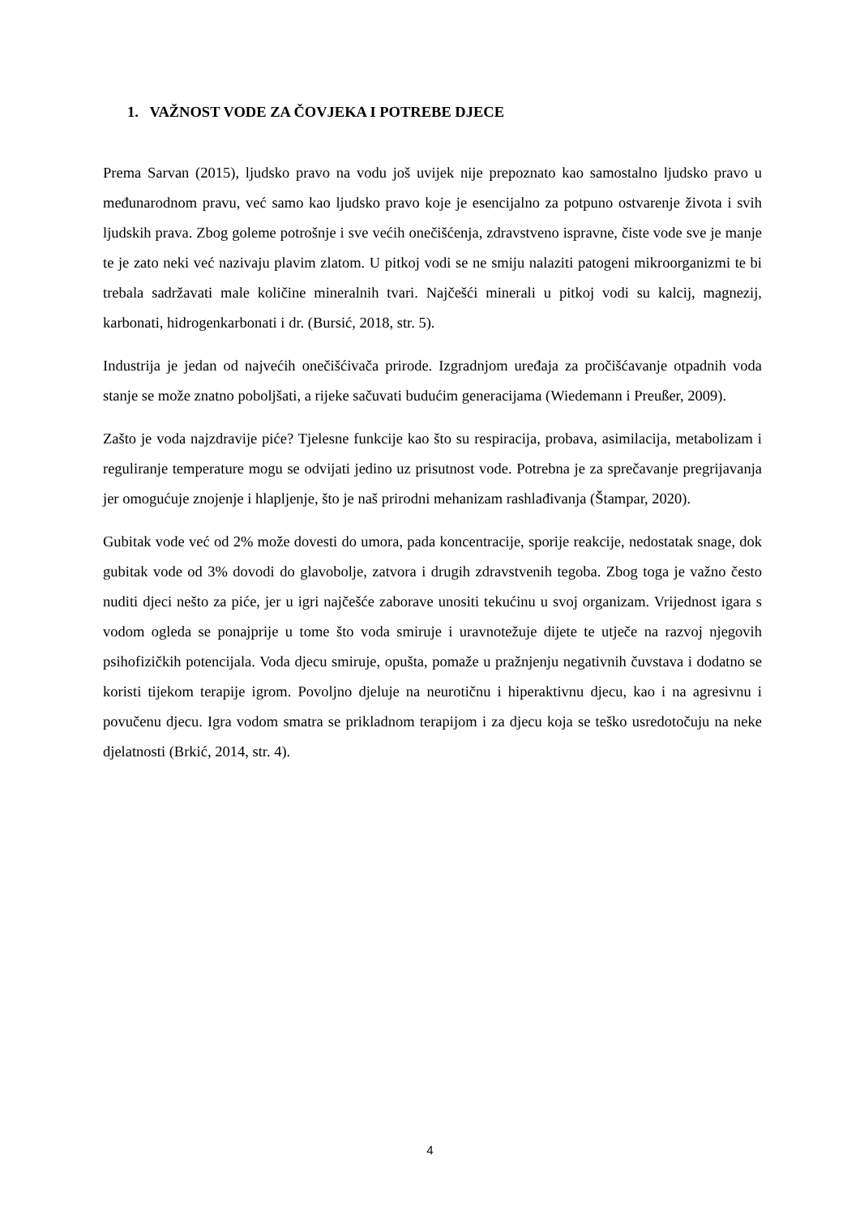1. VAŽNOST VODE ZA ČOVJEKA I POTREBE DJECE
Prema Sarvan (2015), ljudsko pravo na vodu još uvijek nije prepoznato kao samostalno ljudsko pravo u međunarodnom pravu, već samo kao ljudsko pravo koje je esencijalno za potpuno ostvarenje života i svih ljudskih prava. Zbog goleme potrošnje i sve većih onečišćenja, zdravstveno ispravne, čiste vode sve je manje te je zato neki već nazivaju plavim zlatom. U pitkoj vodi se ne smiju nalaziti patogeni mikroorganizmi te bi trebala sadržavati male količine mineralnih tvari. Najčešći minerali u pitkoj vodi su kalcij, magnezij, karbonati, hidrogenkarbonati i dr. (Bursić, 2018, str. 5).
Industrija je jedan od najvećih onečišćivača prirode. Izgradnjom uređaja za pročišćavanje otpadnih voda stanje se može znatno poboljšati, a rijeke sačuvati budućim generacijama (Wiedemann i Preußer, 2009).
Zašto je voda najzdravije piće? Tjelesne funkcije kao što su respiracija, probava, asimilacija, metabolizam i reguliranje temperature mogu se odvijati jedino uz prisutnost vode. Potrebna je za sprečavanje pregrijavanja jer omogućuje znojenje i hlapljenje, što je naš prirodni mehanizam rashlađivanja (Štampar, 2020).
Gubitak vode već od 2% može dovesti do umora, pada koncentracije, sporije reakcije, nedostatak snage, dok gubitak vode od 3% dovodi do glavobolje, zatvora i drugih zdravstvenih tegoba. Zbog toga je važno često nuditi djeci nešto za piće, jer u igri najčešće zaborave unositi tekućinu u svoj organizam. Vrijednost igara s vodom ogleda se ponajprije u tome što voda smiruje i uravnotežuje dijete te utječe na razvoj njegovih psihofizičkih potencijala. Voda djecu smiruje, opušta, pomaže u pražnjenju negativnih čuvstava i dodatno se koristi tijekom terapije igrom. Povoljno djeluje na neurotičnu i hiperaktivnu djecu, kao i na agresivnu i povučenu djecu. Igra vodom smatra se prikladnom terapijom i za djecu koja se teško usredotočuju na neke djelatnosti (Brkić, 2014, str. 4).
4